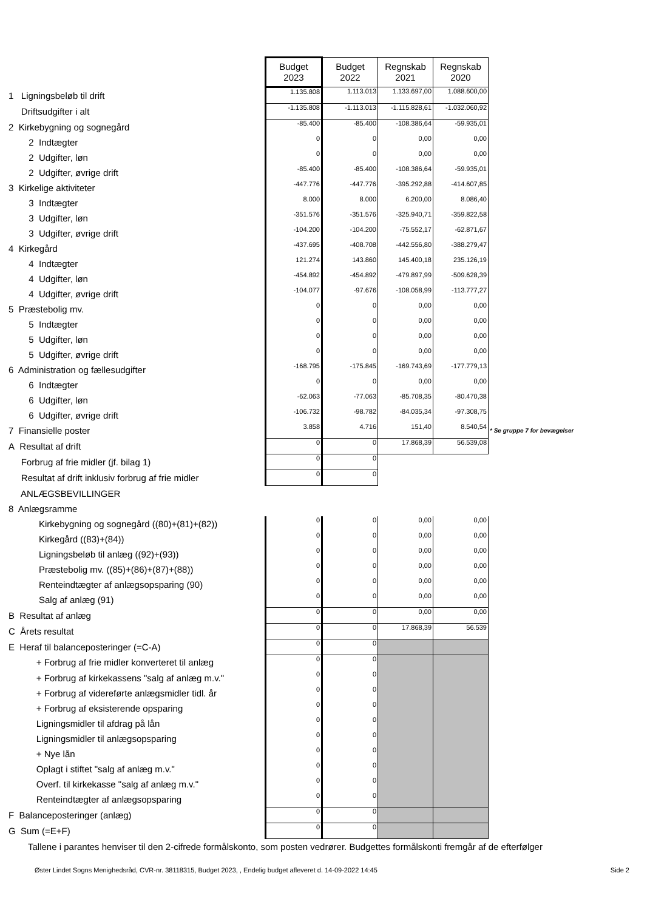| | Budget 2023 | Budget 2022 | Regnskab 2021 | Regnskab 2020 | |
| 1 Ligningsbeløb til drift | 1.135.808 | 1.113.013 | 1.133.697,00 | 1.088.600,00 | |
| Driftsudgifter i alt | -1.135.808 | -1.113.013 | -1.115.828,61 | -1.032.060,92 | |
| 2 Kirkebygning og sognegård | -85.400 | -85.400 | -108.386,64 | -59.935,01 | |
| 2 Indtægter | 0 | 0 | 0,00 | 0,00 | |
| 2 Udgifter, løn | 0 | 0 | 0,00 | 0,00 | |
| 2 Udgifter, øvrige drift | -85.400 | -85.400 | -108.386,64 | -59.935,01 | |
| 3 Kirkelige aktiviteter | -447.776 | -447.776 | -395.292,88 | -414.607,85 | |
| 3 Indtægter | 8.000 | 8.000 | 6.200,00 | 8.086,40 | |
| 3 Udgifter, løn | -351.576 | -351.576 | -325.940,71 | -359.822,58 | |
| 3 Udgifter, øvrige drift | -104.200 | -104.200 | -75.552,17 | -62.871,67 | |
| 4 Kirkegård | -437.695 | -408.708 | -442.556,80 | -388.279,47 | |
| 4 Indtægter | 121.274 | 143.860 | 145.400,18 | 235.126,19 | |
| 4 Udgifter, løn | -454.892 | -454.892 | -479.897,99 | -509.628,39 | |
| 4 Udgifter, øvrige drift | -104.077 | -97.676 | -108.058,99 | -113.777,27 | |
| 5 Præstebolig mv. | 0 | 0 | 0,00 | 0,00 | |
| 5 Indtægter | 0 | 0 | 0,00 | 0,00 | |
| 5 Udgifter, løn | 0 | 0 | 0,00 | 0,00 | |
| 5 Udgifter, øvrige drift | 0 | 0 | 0,00 | 0,00 | |
| 6 Administration og fællesudgifter | -168.795 | -175.845 | -169.743,69 | -177.779,13 | |
| 6 Indtægter | 0 | 0 | 0,00 | 0,00 | |
| 6 Udgifter, løn | -62.063 | -77.063 | -85.708,35 | -80.470,38 | |
| 6 Udgifter, øvrige drift | -106.732 | -98.782 | -84.035,34 | -97.308,75 | |
| 7 Finansielle poster | 3.858 | 4.716 | 151,40 | 8.540,54 | * Se gruppe 7 for bevægelser |
| A Resultat af drift | 0 | 0 | 17.868,39 | 56.539,08 | |
| Forbrug af frie midler (jf. bilag 1) | 0 | 0 | | | |
| Resultat af drift inklusiv forbrug af frie midler | 0 | 0 | | | |
| ANLÆGSBEVILLINGER | | | | | |
| 8 Anlægsramme | | | | | |
| Kirkebygning og sognegård ((80)+(81)+(82)) | 0 | 0 | 0,00 | 0,00 | |
| Kirkegård ((83)+(84)) | 0 | 0 | 0,00 | 0,00 | |
| Ligningsbeløb til anlæg ((92)+(93)) | 0 | 0 | 0,00 | 0,00 | |
| Præstebolig mv. ((85)+(86)+(87)+(88)) | 0 | 0 | 0,00 | 0,00 | |
| Renteindtægter af anlægsopsparing (90) | 0 | 0 | 0,00 | 0,00 | |
| Salg af anlæg (91) | 0 | 0 | 0,00 | 0,00 | |
| B Resultat af anlæg | 0 | 0 | 0,00 | 0,00 | |
| C Årets resultat | 0 | 0 | 17.868,39 | 56.539 | |
| E Heraf til balanceposteringer (=C-A) | 0 | 0 | | | |
| + Forbrug af frie midler konverteret til anlæg | 0 | 0 | | | |
| + Forbrug af kirkekassens "salg af anlæg m.v." | 0 | 0 | | | |
| + Forbrug af videreførte anlægsmidler tidl. år | 0 | 0 | | | |
| + Forbrug af eksisterende opsparing | 0 | 0 | | | |
| Ligningsmidler til afdrag på lån | 0 | 0 | | | |
| Ligningsmidler til anlægsopsparing | 0 | 0 | | | |
| + Nye lån | 0 | 0 | | | |
| Oplagt i stiftet "salg af anlæg m.v." | 0 | 0 | | | |
| Overf. til kirkekasse "salg af anlæg m.v." | 0 | 0 | | | |
| Renteindtægter af anlægsopsparing | 0 | 0 | | | |
| F Balanceposteringer (anlæg) | 0 | 0 | | | |
| G Sum (=E+F) | 0 | 0 | | | |
Tallene i parantes henviser til den 2-cifrede formålskonto, som posten vedrører. Budgettes formålskonti fremgår af de efterfølger
Øster Lindet Sogns Menighedsråd, CVR-nr. 38118315, Budget 2023, , Endelig budget afleveret d. 14-09-2022 14:45 Side 2